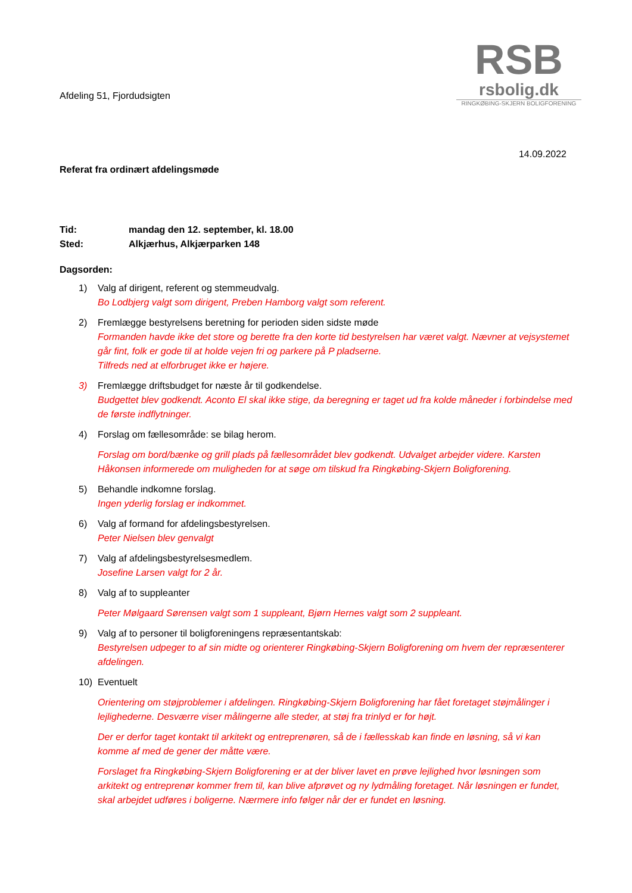RSB
rsbolig.dk
RINGKØBING-SKJERN BOLIGFORENING
Afdeling 51, Fjordudsigten
14.09.2022
Referat fra ordinært afdelingsmøde
Tid: mandag den 12. september, kl. 18.00
Sted: Alkjærhus, Alkjærparken 148
Dagsorden:
1) Valg af dirigent, referent og stemmeudvalg.
Bo Lodbjerg valgt som dirigent, Preben Hamborg valgt som referent.
2) Fremlægge bestyrelsens beretning for perioden siden sidste møde
Formanden havde ikke det store og berette fra den korte tid bestyrelsen har været valgt. Nævner at vejsystemet går fint, folk er gode til at holde vejen fri og parkere på P pladserne.
Tilfreds ned at elforbruget ikke er højere.
3) Fremlægge driftsbudget for næste år til godkendelse.
Budgettet blev godkendt. Aconto El skal ikke stige, da beregning er taget ud fra kolde måneder i forbindelse med de første indflytninger.
4) Forslag om fællesområde: se bilag herom.
Forslag om bord/bænke og grill plads på fællesområdet blev godkendt. Udvalget arbejder videre. Karsten Håkonsen informerede om muligheden for at søge om tilskud fra Ringkøbing-Skjern Boligforening.
5) Behandle indkomne forslag.
Ingen yderlig forslag er indkommet.
6) Valg af formand for afdelingsbestyrelsen.
Peter Nielsen blev genvalgt
7) Valg af afdelingsbestyrelsesmedlem.
Josefine Larsen valgt for 2 år.
8) Valg af to suppleanter
Peter Mølgaard Sørensen valgt som 1 suppleant, Bjørn Hernes valgt som 2 suppleant.
9) Valg af to personer til boligforeningens repræsentantskab:
Bestyrelsen udpeger to af sin midte og orienterer Ringkøbing-Skjern Boligforening om hvem der repræsenterer afdelingen.
10) Eventuelt
Orientering om støjproblemer i afdelingen. Ringkøbing-Skjern Boligforening har fået foretaget støjmålinger i lejlighederne. Desværre viser målingerne alle steder, at støj fra trinlyd er for højt.
Der er derfor taget kontakt til arkitekt og entreprenøren, så de i fællesskab kan finde en løsning, så vi kan komme af med de gener der måtte være.
Forslaget fra Ringkøbing-Skjern Boligforening er at der bliver lavet en prøve lejlighed hvor løsningen som arkitekt og entreprenør kommer frem til, kan blive afprøvet og ny lydmåling foretaget. Når løsningen er fundet, skal arbejdet udføres i boligerne. Nærmere info følger når der er fundet en løsning.